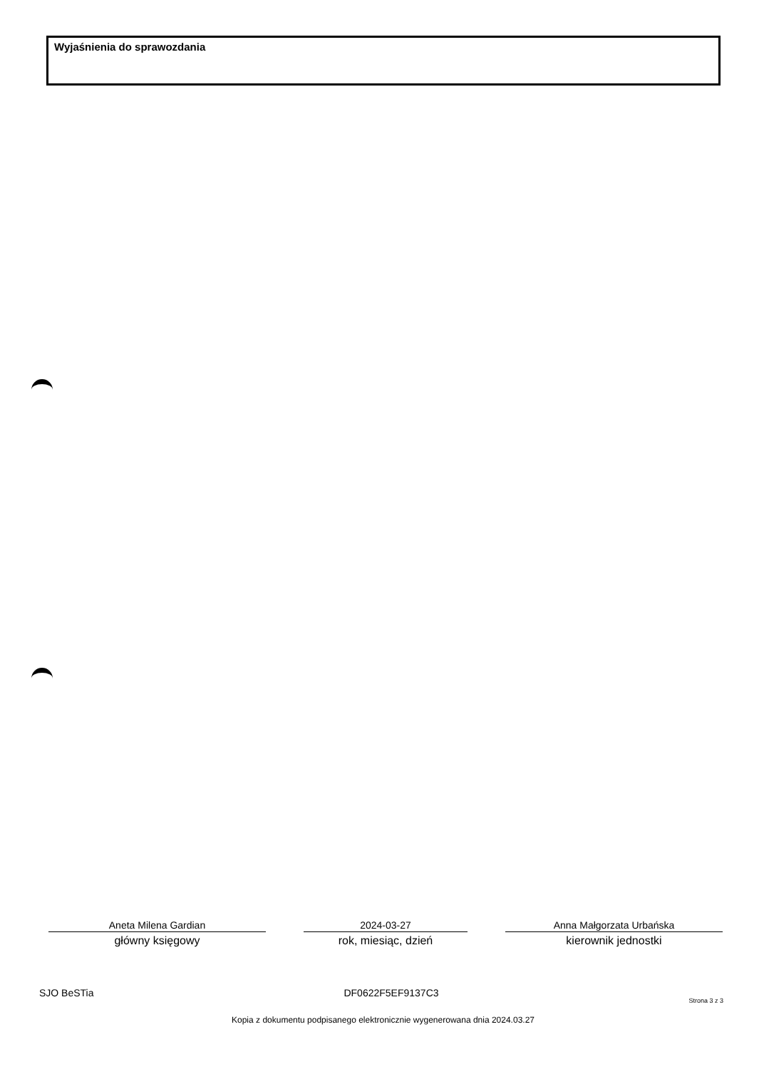Wyjaśnienia do sprawozdania
Aneta Milena Gardian
główny księgowy
2024-03-27
rok, miesiąc, dzień
Anna Małgorzata Urbańska
kierownik jednostki
SJO BeSTia DF0622F5EF9137C3 Strona 3 z 3
Kopia z dokumentu podpisanego elektronicznie wygenerowana dnia 2024.03.27